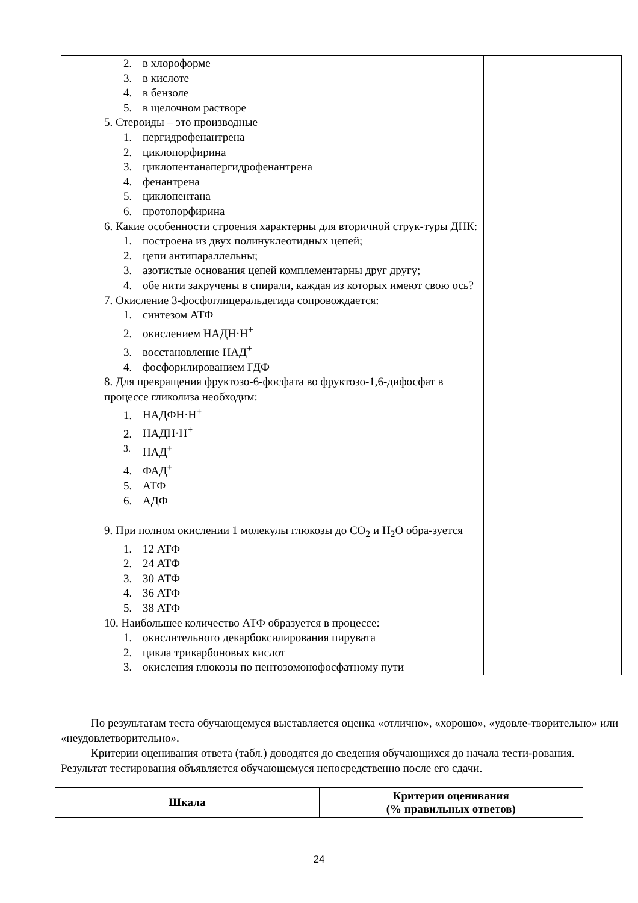| | 2. в хлороформе 3. в кислоте 4. в бензоле 5. в щелочном растворе 5. Стероиды – это производные 1. пергидрофенантрена 2. циклопорфирина 3. циклопентанапергидрофенантрена 4. фенантрена 5. циклопентана 6. протопорфирина 6. Какие особенности строения характерны для вторичной струк-туры ДНК: 1. построена из двух полинуклеотидных цепей; 2. цепи антипараллельны; 3. азотистые основания цепей комплементарны друг другу; 4. обе нити закручены в спирали, каждая из которых имеют свою ось? 7. Окисление 3-фосфоглицеральдегида сопровождается: 1. синтезом АТФ 2. окислением НАДН·Н<sup>+</sup> 3. восстановление НАД<sup>+</sup> 4. фосфорилированием ГДФ 8. Для превращения фруктозо-6-фосфата во фруктозо-1,6-дифосфат в процессе гликолиза необходим: 1. НАДФН·Н<sup>+</sup> 2. НАДН·Н<sup>+</sup> <sup>3.</sup> НАД<sup>+</sup> 4. ФАД<sup>+</sup> 5. АТФ 6. АДФ 9. При полном окислении 1 молекулы глюкозы до CO<sub>2</sub> и H<sub>2</sub>O обра-зуется 1. 12 АТФ 2. 24 АТФ 3. 30 АТФ 4. 36 АТФ 5. 38 АТФ 10. Наибольшее количество АТФ образуется в процессе: 1. окислительного декарбоксилирования пирувата 2. цикла трикарбоновых кислот 3. окисления глюкозы по пентозомонофосфатному пути | |
По результатам теста обучающемуся выставляется оценка «отлично», «хорошо», «удовле-творительно» или «неудовлетворительно».
Критерии оценивания ответа (табл.) доводятся до сведения обучающихся до начала тести-рования. Результат тестирования объявляется обучающемуся непосредственно после его сдачи.
| Шкала | Критерии оценивания (% правильных ответов) |
| --- | --- |
24